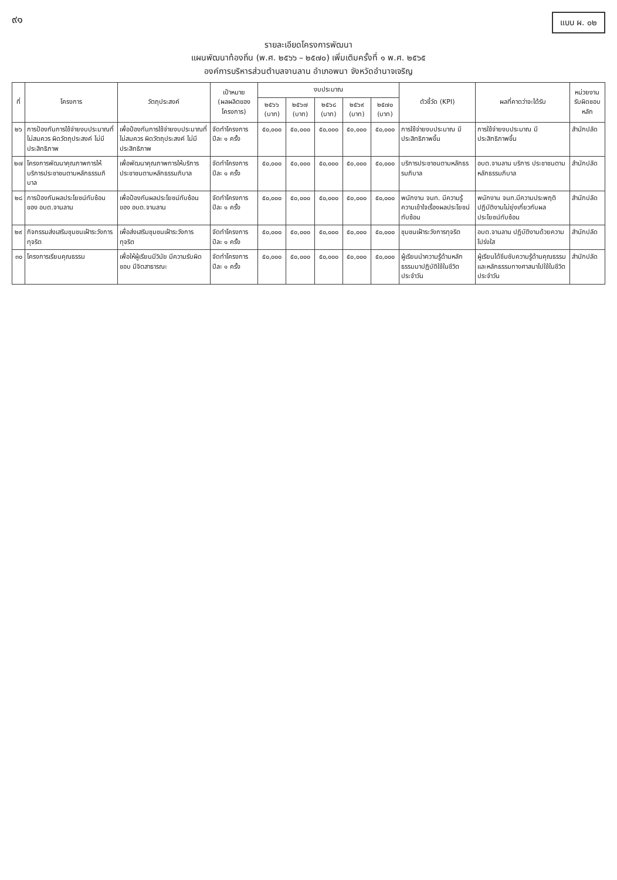๙๑
แบบ ผ. ๐๒
รายละเอียดโครงการพัฒนา
แผนพัฒนาท้องถิ่น (พ.ศ. ๒๕๖๖ – ๒๕๗๐) เพิ่มเติมครั้งที่ ๑ พ.ศ. ๒๕๖๕
องค์การบริหารส่วนตำบลจานลาน อำเภอพนา จังหวัดอำนาจเจริญ
| ที่ | โครงการ | วัตถุประสงค์ | เป้าหมาย (ผลผลิตของโครงการ) | งบประมาณ | | | | | ตัวชี้วัด (KPI) | ผลที่คาดว่าจะได้รับ | หน่วยงานรับผิดชอบหลัก |
| --- | --- | --- | --- | --- | --- | --- | --- | --- | --- | --- | --- |
| | | | | ๒๕๖๖ (บาท) | ๒๕๖๗ (บาท) | ๒๕๖๘ (บาท) | ๒๕๖๙ (บาท) | ๒๕๗๐ (บาท) | | | |
| ๒๖ | การป้องกันการใช้จ่ายงบประมาณที่ไม่สมควร ผิดวัตถุประสงค์ ไม่มีประสิทธิภาพ | เพื่อป้องกันการใช้จ่ายงบประมาณที่ไม่สมควร ผิดวัตถุประสงค์ ไม่มีประสิทธิภาพ | จัดทำโครงการ ปีละ ๑ ครั้ง | ๕๐,๐๐๐ | ๕๐,๐๐๐ | ๕๐,๐๐๐ | ๕๐,๐๐๐ | ๕๐,๐๐๐ | การใช้จ่ายงบประมาณ มีประสิทธิภาพขึ้น | การใช้จ่ายงบประมาณ มีประสิทธิภาพขึ้น | สำนักปลัด |
| ๒๗ | โครงการพัฒนาคุณภาพการให้บริการประชาชนตามหลักธรรมภิบาล | เพื่อพัฒนาคุณภาพการให้บริการประชาชนตามหลักธรรมภิบาล | จัดทำโครงการ ปีละ ๑ ครั้ง | ๕๐,๐๐๐ | ๕๐,๐๐๐ | ๕๐,๐๐๐ | ๕๐,๐๐๐ | ๕๐,๐๐๐ | บริการประชาชนตามหลักธรรมภิบาล | อบต.จานลาน บริการ ประชาชนตามหลักธรรมภิบาล | สำนักปลัด |
| ๒๘ | การป้องกันผลประโยชน์ทับซ้อนของ อบต.จานลาน | เพื่อป้องกันผลประโยชน์ทับซ้อนของ อบต.จานลาน | จัดทำโครงการ ปีละ ๑ ครั้ง | ๕๐,๐๐๐ | ๕๐,๐๐๐ | ๕๐,๐๐๐ | ๕๐,๐๐๐ | ๕๐,๐๐๐ | พนักงาน จนท. มีความรู้ความเข้าใจเรื่องผลประโยชน์ทับซ้อน | พนักงาน จนท.มีความประพฤติปฏิบัติงานไม่ยุ่งเกี่ยวกับผลประโยชน์ทับซ้อน | สำนักปลัด |
| ๒๙ | กิจกรรมส่งเสริมชุมชนเฝ้าระวังการทุจริต | เพื่อส่งเสริมชุมชนเฝ้าระวังการทุจริต | จัดทำโครงการ ปีละ ๑ ครั้ง | ๕๐,๐๐๐ | ๕๐,๐๐๐ | ๕๐,๐๐๐ | ๕๐,๐๐๐ | ๕๐,๐๐๐ | ชุมชนเฝ้าระวังการทุจริต | อบต.จานลาน ปฏิบัติงานด้วยความโปร่งใส | สำนักปลัด |
| ๓๐ | โครงการเรียนคุณธรรม | เพื่อให้ผู้เรียนมีวินัย มีความรับผิดชอบ มีจิตสาธารณะ | จัดทำโครงการ ปีละ ๑ ครั้ง | ๕๐,๐๐๐ | ๕๐,๐๐๐ | ๕๐,๐๐๐ | ๕๐,๐๐๐ | ๕๐,๐๐๐ | ผู้เรียนนำความรู้ด้านหลักธรรมมาปฏิบัติใช้ในชีวิตประจำวัน | ผู้เรียนได้ซึมซับความรู้ด้านคุณธรรม และหลักธรรมทางศาสนาไปใช้ในชีวิตประจำวัน | สำนักปลัด |